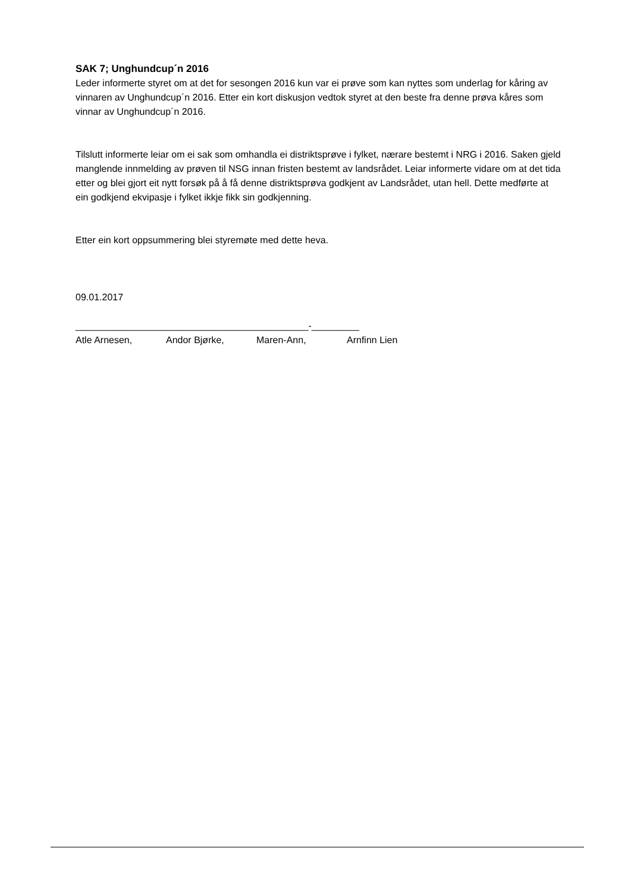SAK 7; Unghundcup´n 2016
Leder informerte styret om at det for sesongen 2016 kun var ei prøve som kan nyttes som underlag for kåring av vinnaren av Unghundcup´n 2016. Etter ein kort diskusjon vedtok styret at den beste fra denne prøva kåres som vinnar av Unghundcup´n 2016.
Tilslutt informerte leiar om ei sak som omhandla ei distriktsprøve i fylket, nærare bestemt i NRG i 2016. Saken gjeld manglende innmelding av prøven til NSG innan fristen bestemt av landsrådet. Leiar informerte vidare om at det tida etter og blei gjort eit nytt forsøk på å få denne distriktsprøva godkjent av Landsrådet, utan hell. Dette medførte at ein godkjend ekvipasje i fylket ikkje fikk sin godkjenning.
Etter ein kort oppsummering blei styremøte med dette heva.
09.01.2017
____________________________________________-_________
Atle Arnesen, Andor Bjørke, Maren-Ann, Arnfinn Lien